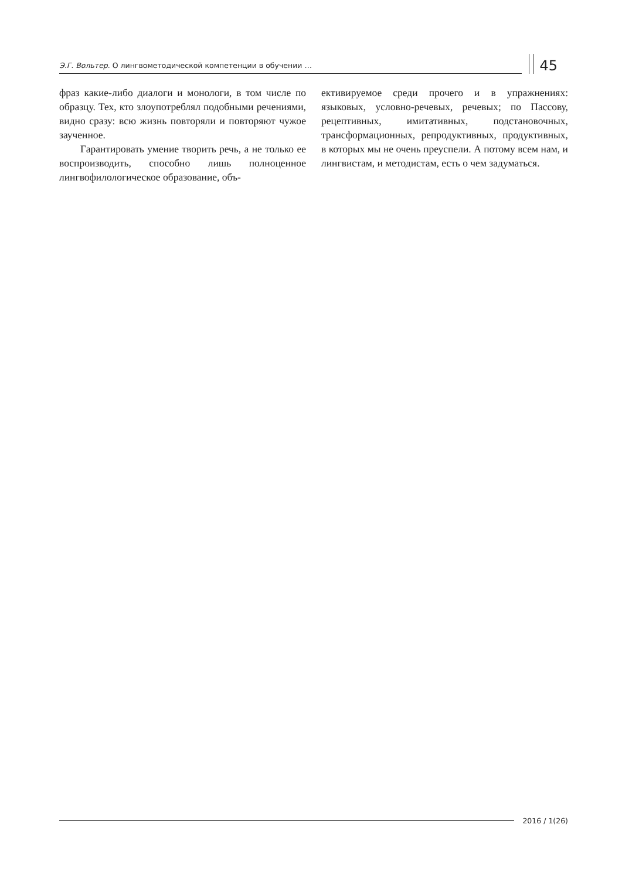Э.Г. Вольтер. О лингвометодической компетенции в обучении …
45
фраз какие-либо диалоги и монологи, в том числе по образцу. Тех, кто злоупотреблял подобными речениями, видно сразу: всю жизнь повторяли и повторяют чужое заученное.
Гарантировать умение творить речь, а не только ее воспроизводить, способно лишь полноценное лингвофилологическое образование, объ-
ективируемое среди прочего и в упражнениях: языковых, условно-речевых, речевых; по Пассову, рецептивных, имитативных, подстановочных, трансформационных, репродуктивных, продуктивных, в которых мы не очень преуспели. А потому всем нам, и лингвистам, и методистам, есть о чем задуматься.
2016 / 1(26)